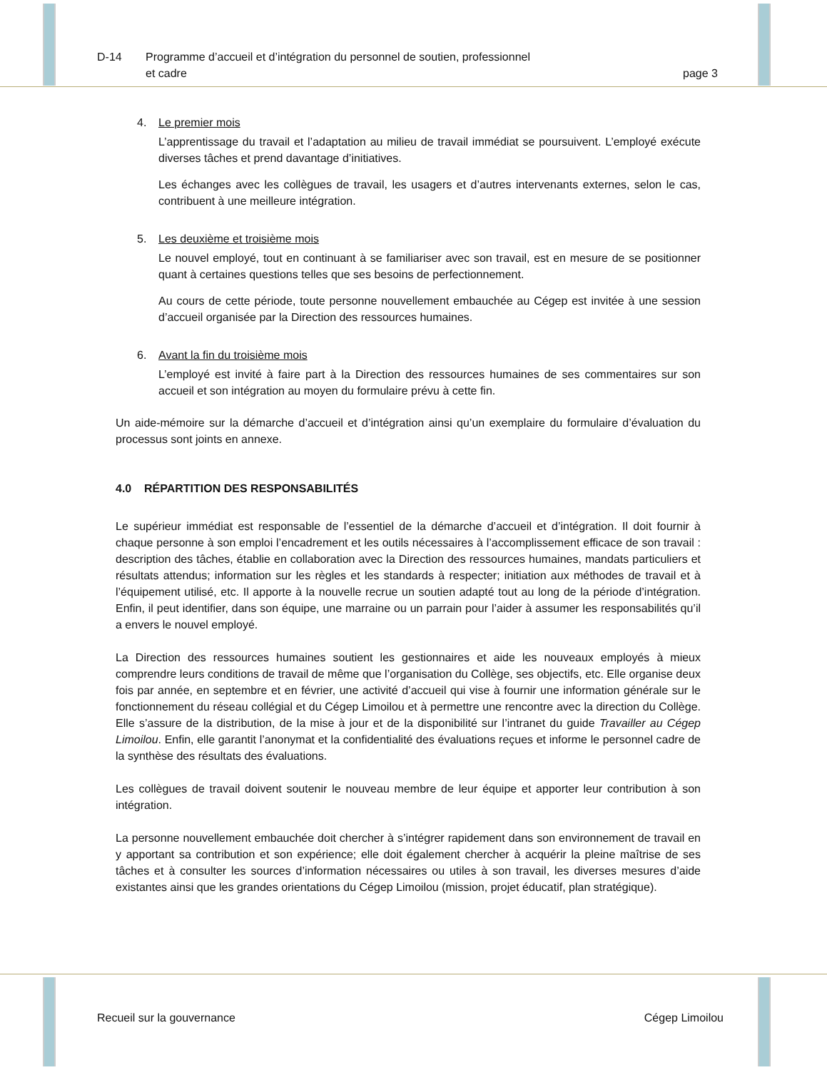D-14 Programme d’accueil et d’intégration du personnel de soutien, professionnel
et cadre
page 3
4.
Le premier mois
L’apprentissage du travail et l’adaptation au milieu de travail immédiat se poursuivent. L’employé exécute diverses tâches et prend davantage d’initiatives.
Les échanges avec les collègues de travail, les usagers et d’autres intervenants externes, selon le cas, contribuent à une meilleure intégration.
5.
Les deuxième et troisième mois
Le nouvel employé, tout en continuant à se familiariser avec son travail, est en mesure de se positionner quant à certaines questions telles que ses besoins de perfectionnement.
Au cours de cette période, toute personne nouvellement embauchée au Cégep est invitée à une session d’accueil organisée par la Direction des ressources humaines.
6.
Avant la fin du troisième mois
L’employé est invité à faire part à la Direction des ressources humaines de ses commentaires sur son accueil et son intégration au moyen du formulaire prévu à cette fin.
Un aide-mémoire sur la démarche d’accueil et d’intégration ainsi qu’un exemplaire du formulaire d’évaluation du processus sont joints en annexe.
4.0 RÉPARTITION DES RESPONSABILITÉS
Le supérieur immédiat est responsable de l’essentiel de la démarche d’accueil et d’intégration. Il doit fournir à chaque personne à son emploi l’encadrement et les outils nécessaires à l’accomplissement efficace de son travail : description des tâches, établie en collaboration avec la Direction des ressources humaines, mandats particuliers et résultats attendus; information sur les règles et les standards à respecter; initiation aux méthodes de travail et à l’équipement utilisé, etc. Il apporte à la nouvelle recrue un soutien adapté tout au long de la période d’intégration. Enfin, il peut identifier, dans son équipe, une marraine ou un parrain pour l’aider à assumer les responsabilités qu’il a envers le nouvel employé.
La Direction des ressources humaines soutient les gestionnaires et aide les nouveaux employés à mieux comprendre leurs conditions de travail de même que l’organisation du Collège, ses objectifs, etc. Elle organise deux fois par année, en septembre et en février, une activité d’accueil qui vise à fournir une information générale sur le fonctionnement du réseau collégial et du Cégep Limoilou et à permettre une rencontre avec la direction du Collège. Elle s’assure de la distribution, de la mise à jour et de la disponibilité sur l’intranet du guide Travailler au Cégep Limoilou. Enfin, elle garantit l’anonymat et la confidentialité des évaluations reçues et informe le personnel cadre de la synthèse des résultats des évaluations.
Les collègues de travail doivent soutenir le nouveau membre de leur équipe et apporter leur contribution à son intégration.
La personne nouvellement embauchée doit chercher à s’intégrer rapidement dans son environnement de travail en y apportant sa contribution et son expérience; elle doit également chercher à acquérir la pleine maîtrise de ses tâches et à consulter les sources d’information nécessaires ou utiles à son travail, les diverses mesures d’aide existantes ainsi que les grandes orientations du Cégep Limoilou (mission, projet éducatif, plan stratégique).
Recueil sur la gouvernance Cégep Limoilou